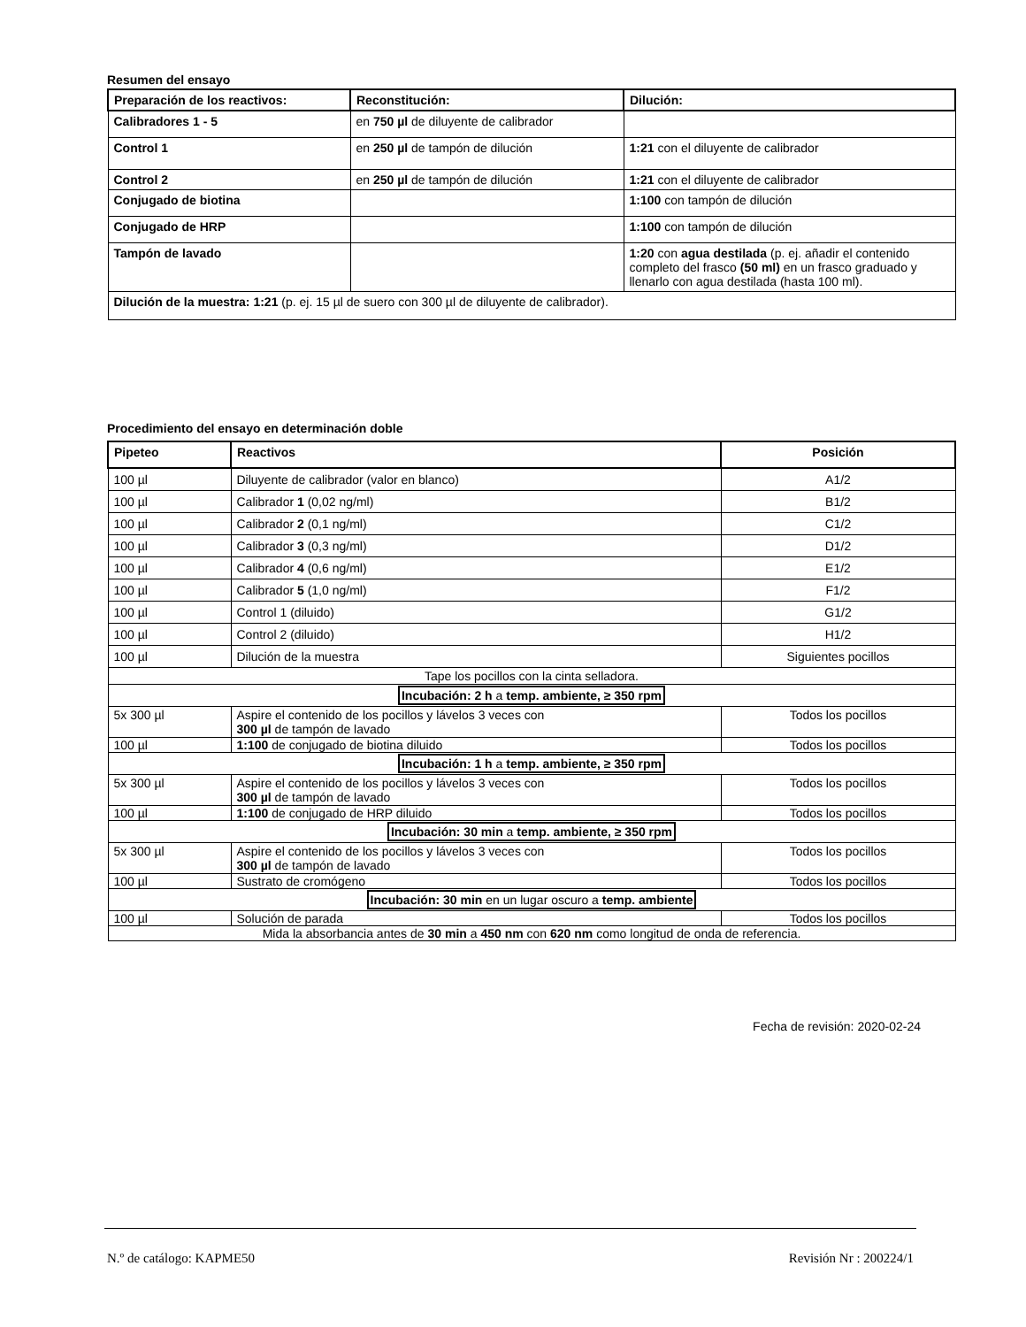Resumen del ensayo
| Preparación de los reactivos: | Reconstitución: | Dilución: |
| --- | --- | --- |
| Calibradores 1 - 5 | en 750 µl de diluyente de calibrador | |
| Control 1 | en 250 µl de tampón de dilución | 1:21 con el diluyente de calibrador |
| Control 2 | en 250 µl de tampón de dilución | 1:21 con el diluyente de calibrador |
| Conjugado de biotina | | 1:100 con tampón de dilución |
| Conjugado de HRP | | 1:100 con tampón de dilución |
| Tampón de lavado | | 1:20 con agua destilada (p. ej. añadir el contenido completo del frasco (50 ml) en un frasco graduado y llenarlo con agua destilada (hasta 100 ml). |
| Dilución de la muestra: 1:21 (p. ej. 15 µl de suero con 300 µl de diluyente de calibrador). | | |
Procedimiento del ensayo en determinación doble
| Pipeteo | Reactivos | Posición |
| --- | --- | --- |
| 100 µl | Diluyente de calibrador (valor en blanco) | A1/2 |
| 100 µl | Calibrador 1 (0,02 ng/ml) | B1/2 |
| 100 µl | Calibrador 2 (0,1 ng/ml) | C1/2 |
| 100 µl | Calibrador 3 (0,3 ng/ml) | D1/2 |
| 100 µl | Calibrador 4 (0,6 ng/ml) | E1/2 |
| 100 µl | Calibrador 5 (1,0 ng/ml) | F1/2 |
| 100 µl | Control 1 (diluido) | G1/2 |
| 100 µl | Control 2 (diluido) | H1/2 |
| 100 µl | Dilución de la muestra | Siguientes pocillos |
| Tape los pocillos con la cinta selladora. | | |
| Incubación: 2 h a temp. ambiente, ≥ 350 rpm | | |
| 5x 300 µl | Aspire el contenido de los pocillos y lávelos 3 veces con 300 µl de tampón de lavado | Todos los pocillos |
| 100 µl | 1:100 de conjugado de biotina diluido | Todos los pocillos |
| Incubación: 1 h a temp. ambiente, ≥ 350 rpm | | |
| 5x 300 µl | Aspire el contenido de los pocillos y lávelos 3 veces con 300 µl de tampón de lavado | Todos los pocillos |
| 100 µl | 1:100 de conjugado de HRP diluido | Todos los pocillos |
| Incubación: 30 min a temp. ambiente, ≥ 350 rpm | | |
| 5x 300 µl | Aspire el contenido de los pocillos y lávelos 3 veces con 300 µl de tampón de lavado | Todos los pocillos |
| 100 µl | Sustrato de cromógeno | Todos los pocillos |
| Incubación: 30 min en un lugar oscuro a temp. ambiente | | |
| 100 µl | Solución de parada | Todos los pocillos |
| Mida la absorbancia antes de 30 min a 450 nm con 620 nm como longitud de onda de referencia. | | |
Fecha de revisión: 2020-02-24
N.º de catálogo: KAPME50 Revisión Nr : 200224/1